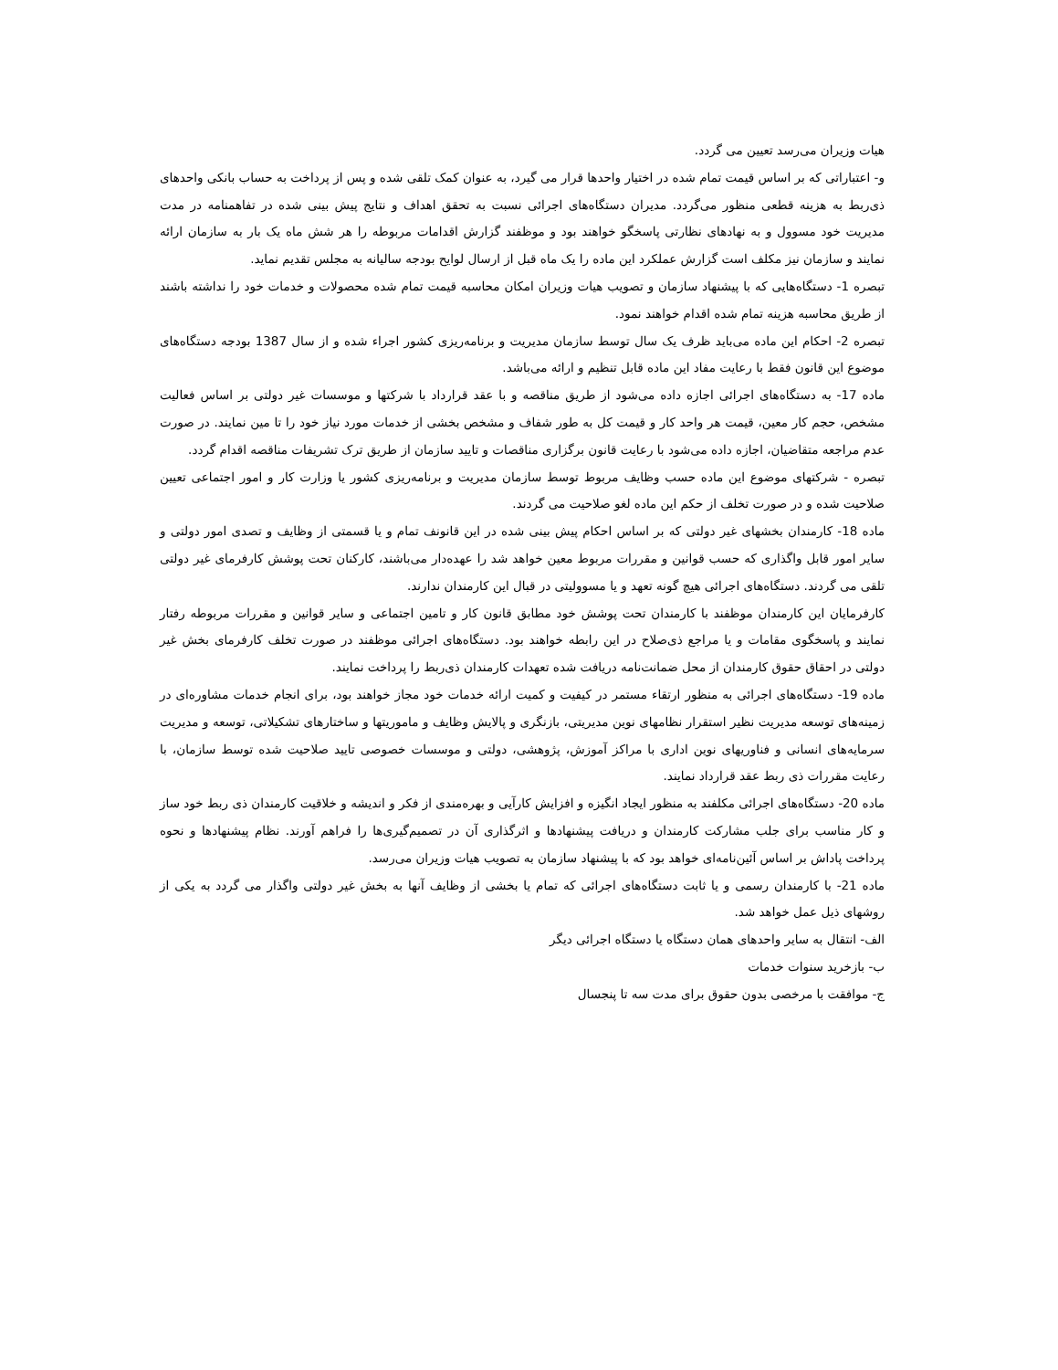هیات وزیران می‌رسد تعیین می گردد.
و- اعتباراتی که بر اساس قیمت تمام شده در اختیار واحدها قرار می گیرد، به عنوان کمک تلقی شده و پس از پرداخت به حساب بانکی واحدهای ذی‌ربط به هزینه قطعی منظور می‌گردد. مدیران دستگاه‌های اجرائی نسبت به تحقق اهداف و نتایج پیش بینی شده در تفاهمنامه در مدت مدیریت خود مسوول و به نهادهای نظارتی پاسخگو خواهند بود و موظفند گزارش اقدامات مربوطه را هر شش ماه یک بار به سازمان ارائه نمایند و سازمان نیز مکلف است گزارش عملکرد این ماده را یک ماه قبل از ارسال لوایح بودجه سالیانه به مجلس تقدیم نماید.
تبصره 1- دستگاه‌هایی که با پیشنهاد سازمان و تصویب هیات وزیران امکان محاسبه قیمت تمام شده محصولات و خدمات خود را نداشته باشند از طریق محاسبه هزینه تمام شده اقدام خواهند نمود.
تبصره 2- احکام این ماده می‌باید ظرف یک سال توسط سازمان مدیریت و برنامه‌ریزی کشور اجراء شده و از سال 1387 بودجه دستگاه‌های موضوع این قانون فقط با رعایت مفاد این ماده قابل تنظیم و ارائه می‌باشد.
ماده 17- به دستگاه‌های اجرائی اجازه داده می‌شود از طریق مناقصه و با عقد قرارداد با شرکتها و موسسات غیر دولتی بر اساس فعالیت مشخص، حجم کار معین، قیمت هر واحد کار و قیمت کل به طور شفاف و مشخص بخشی از خدمات مورد نیاز خود را تا مین نمایند. در صورت عدم مراجعه متقاضیان، اجازه داده می‌شود با رعایت قانون برگزاری مناقصات و تایید سازمان از طریق ترک تشریفات مناقصه اقدام گردد.
تبصره - شرکتهای موضوع این ماده حسب وظایف مربوط توسط سازمان مدیریت و برنامه‌ریزی کشور یا وزارت کار و امور اجتماعی تعیین صلاحیت شده و در صورت تخلف از حکم این ماده لغو صلاحیت می گردند.
ماده 18- کارمندان بخشهای غیر دولتی که بر اساس احکام پیش بینی شده در این قانونف تمام و یا قسمتی از وظایف و تصدی امور دولتی و سایر امور قابل واگذاری که حسب قوانین و مقررات مربوط معین خواهد شد را عهده‌دار می‌باشند، کارکنان تحت پوشش کارفرمای غیر دولتی تلقی می گردند. دستگاه‌های اجرائی هیچ گونه تعهد و یا مسوولیتی در قبال این کارمندان ندارند.
کارفرمایان این کارمندان موظفند با کارمندان تحت پوشش خود مطابق قانون کار و تامین اجتماعی و سایر قوانین و مقررات مربوطه رفتار نمایند و پاسخگوی مقامات و یا مراجع ذی‌صلاح در این رابطه خواهند بود. دستگاه‌های اجرائی موظفند در صورت تخلف کارفرمای بخش غیر دولتی در احقاق حقوق کارمندان از محل ضمانت‌نامه دریافت شده تعهدات کارمندان ذی‌ربط را پرداخت نمایند.
ماده 19- دستگاه‌های اجرائی به منظور ارتقاء مستمر در کیفیت و کمیت ارائه خدمات خود مجاز خواهند بود، برای انجام خدمات مشاوره‌ای در زمینه‌های توسعه مدیریت نظیر استقرار نظامهای نوین مدیریتی، بازنگری و پالایش وظایف و ماموریتها و ساختارهای تشکیلاتی، توسعه و مدیریت سرمایه‌های انسانی و فناوریهای نوین اداری با مراکز آموزش، پژوهشی، دولتی و موسسات خصوصی تایید صلاحیت شده توسط سازمان، با رعایت مقررات ذی ربط عقد قرارداد نمایند.
ماده 20- دستگاه‌های اجرائی مکلفند به منظور ایجاد انگیزه و افزایش کارآیی و بهره‌مندی از فکر و اندیشه و خلاقیت کارمندان ذی ربط خود ساز و کار مناسب برای جلب مشارکت کارمندان و دریافت پیشنهادها و اثرگذاری آن در تصمیم‌گیری‌ها را فراهم آورند. نظام پیشنهادها و نحوه پرداخت پاداش بر اساس آئین‌نامه‌ای خواهد بود که با پیشنهاد سازمان به تصویب هیات وزیران می‌رسد.
ماده 21- با کارمندان رسمی و یا ثابت دستگاه‌های اجرائی که تمام یا بخشی از وظایف آنها به بخش غیر دولتی واگذار می گردد به یکی از روشهای ذیل عمل خواهد شد.
الف- انتقال به سایر واحدهای همان دستگاه یا دستگاه اجرائی دیگر
ب- بازخرید سنوات خدمات
ج- موافقت با مرخصی بدون حقوق برای مدت سه تا پنجسال